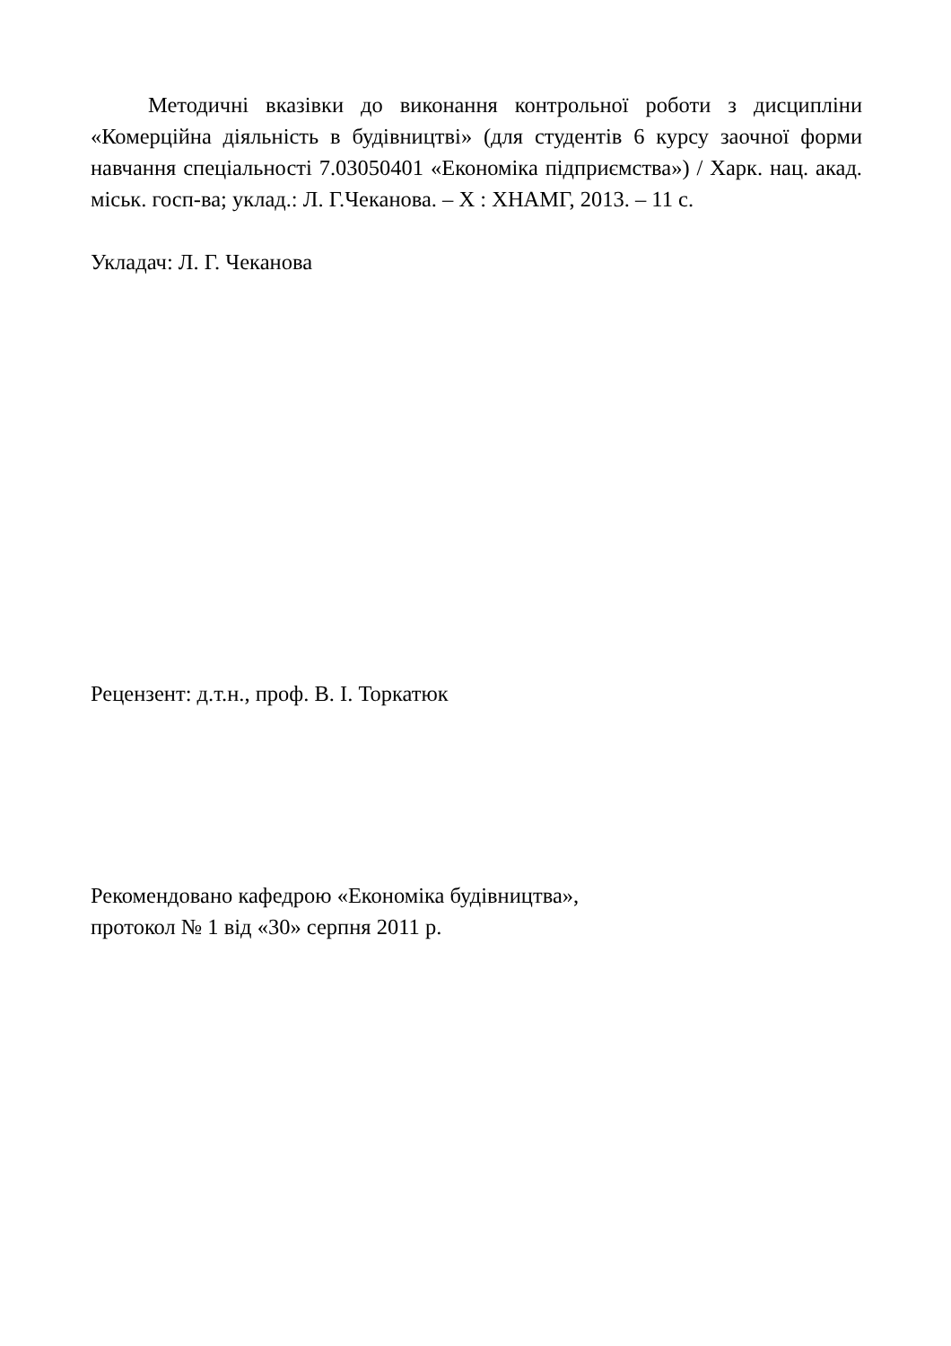Методичні вказівки до виконання контрольної роботи з дисципліни «Комерційна діяльність в будівництві» (для студентів 6 курсу заочної форми навчання спеціальності 7.03050401 «Економіка підприємства») / Харк. нац. акад. міськ. госп-ва; уклад.: Л. Г.Чеканова. – Х : ХНАМГ, 2013. – 11 с.
Укладач: Л. Г. Чеканова
Рецензент: д.т.н., проф. В. І. Торкатюк
Рекомендовано кафедрою «Економіка будівництва»,
протокол № 1 від «30» серпня 2011 р.